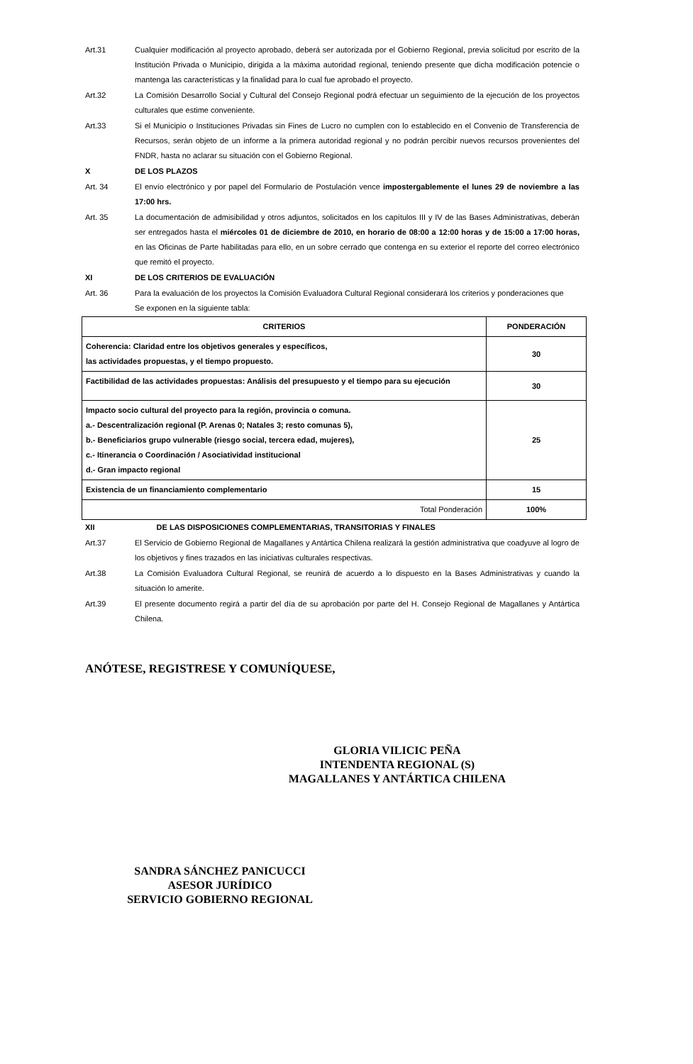Art.31 Cualquier modificación al proyecto aprobado, deberá ser autorizada por el Gobierno Regional, previa solicitud por escrito de la Institución Privada o Municipio, dirigida a la máxima autoridad regional, teniendo presente que dicha modificación potencie o mantenga las características y la finalidad para lo cual fue aprobado el proyecto.
Art.32 La Comisión Desarrollo Social y Cultural del Consejo Regional podrá efectuar un seguimiento de la ejecución de los proyectos culturales que estime conveniente.
Art.33 Si el Municipio o Instituciones Privadas sin Fines de Lucro no cumplen con lo establecido en el Convenio de Transferencia de Recursos, serán objeto de un informe a la primera autoridad regional y no podrán percibir nuevos recursos provenientes del FNDR, hasta no aclarar su situación con el Gobierno Regional.
X DE LOS PLAZOS
Art. 34 El envío electrónico y por papel del Formulario de Postulación vence impostergablemente el lunes 29 de noviembre a las 17:00 hrs.
Art. 35 La documentación de admisibilidad y otros adjuntos, solicitados en los capítulos III y IV de las Bases Administrativas, deberán ser entregados hasta el miércoles 01 de diciembre de 2010, en horario de 08:00 a 12:00 horas y de 15:00 a 17:00 horas, en las Oficinas de Parte habilitadas para ello, en un sobre cerrado que contenga en su exterior el reporte del correo electrónico que remitó el proyecto.
XI DE LOS CRITERIOS DE EVALUACIÓN
Art. 36 Para la evaluación de los proyectos la Comisión Evaluadora Cultural Regional considerará los criterios y ponderaciones que
Se exponen en la siguiente tabla:
| CRITERIOS | PONDERACIÓN |
| --- | --- |
| Coherencia: Claridad entre los objetivos generales y específicos, las actividades propuestas, y el tiempo propuesto. | 30 |
| Factibilidad de las actividades propuestas: Análisis del presupuesto y el tiempo para su ejecución | 30 |
| Impacto socio cultural del proyecto para la región, provincia o comuna. a.- Descentralización regional (P. Arenas 0; Natales 3; resto comunas 5), b.- Beneficiarios grupo vulnerable (riesgo social, tercera edad, mujeres), c.- Itinerancia o Coordinación / Asociatividad institucional d.- Gran impacto regional | 25 |
| Existencia de un financiamiento complementario | 15 |
| Total Ponderación | 100% |
XII DE LAS DISPOSICIONES COMPLEMENTARIAS, TRANSITORIAS Y FINALES
Art.37 El Servicio de Gobierno Regional de Magallanes y Antártica Chilena realizará la gestión administrativa que coadyuve al logro de los objetivos y fines trazados en las iniciativas culturales respectivas.
Art.38 La Comisión Evaluadora Cultural Regional, se reunirá de acuerdo a lo dispuesto en la Bases Administrativas y cuando la situación lo amerite.
Art.39 El presente documento regirá a partir del día de su aprobación por parte del H. Consejo Regional de Magallanes y Antártica Chilena.
ANÓTESE, REGISTRESE Y COMUNÍQUESE,
GLORIA VILICIC PEÑA
INTENDENTA REGIONAL (S)
MAGALLANES Y ANTÁRTICA CHILENA
SANDRA SÁNCHEZ PANICUCCI
ASESOR JURÍDICO
SERVICIO GOBIERNO REGIONAL